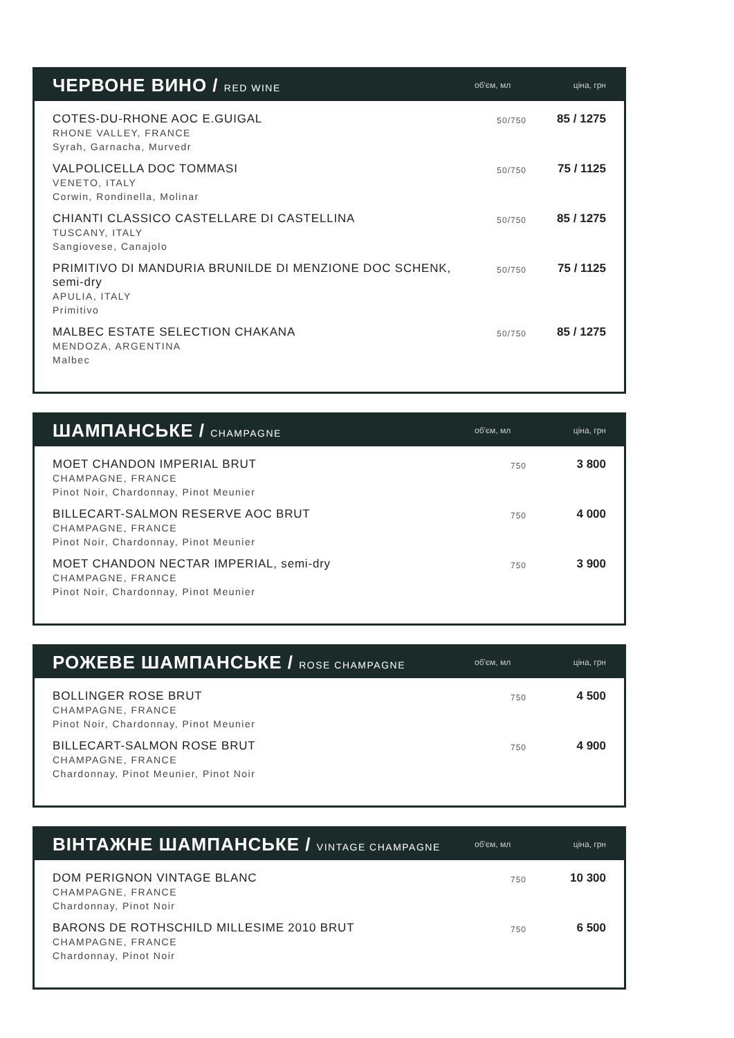ЧЕРВОНЕ ВИНО / RED WINE
об'єм, мл ціна, грн
| COTES-DU-RHONE AOC E.GUIGAL RHONE VALLEY, FRANCE Syrah, Garnacha, Murvedr | 50/750 | 85 / 1275 |
| VALPOLICELLA DOC TOMMASI VENETO, ITALY Corwin, Rondinella, Molinar | 50/750 | 75 / 1125 |
| CHIANTI CLASSICO CASTELLARE DI CASTELLINA TUSCANY, ITALY Sangiovese, Canajolo | 50/750 | 85 / 1275 |
| PRIMITIVO DI MANDURIA BRUNILDE DI MENZIONE DOC SCHENK, semi-dry APULIA, ITALY Primitivo | 50/750 | 75 / 1125 |
| MALBEC ESTATE SELECTION CHAKANA MENDOZA, ARGENTINA Malbec | 50/750 | 85 / 1275 |
ШАМПАНСЬКЕ / CHAMPAGNE
об'єм, мл ціна, грн
| MOET CHANDON IMPERIAL BRUT CHAMPAGNE, FRANCE Pinot Noir, Chardonnay, Pinot Meunier | 750 | 3 800 |
| BILLECART-SALMON RESERVE AOC BRUT CHAMPAGNE, FRANCE Pinot Noir, Chardonnay, Pinot Meunier | 750 | 4 000 |
| MOET CHANDON NECTAR IMPERIAL, semi-dry CHAMPAGNE, FRANCE Pinot Noir, Chardonnay, Pinot Meunier | 750 | 3 900 |
РОЖЕВЕ ШАМПАНСЬКЕ / ROSE CHAMPAGNE
об'єм, мл ціна, грн
| BOLLINGER ROSE BRUT CHAMPAGNE, FRANCE Pinot Noir, Chardonnay, Pinot Meunier | 750 | 4 500 |
| BILLECART-SALMON ROSE BRUT CHAMPAGNE, FRANCE Chardonnay, Pinot Meunier, Pinot Noir | 750 | 4 900 |
ВІНТАЖНЕ ШАМПАНСЬКЕ / VINTAGE CHAMPAGNE
об'єм, мл ціна, грн
| DOM PERIGNON VINTAGE BLANC CHAMPAGNE, FRANCE Chardonnay, Pinot Noir | 750 | 10 300 |
| BARONS DE ROTHSCHILD MILLESIME 2010 BRUT CHAMPAGNE, FRANCE Chardonnay, Pinot Noir | 750 | 6 500 |